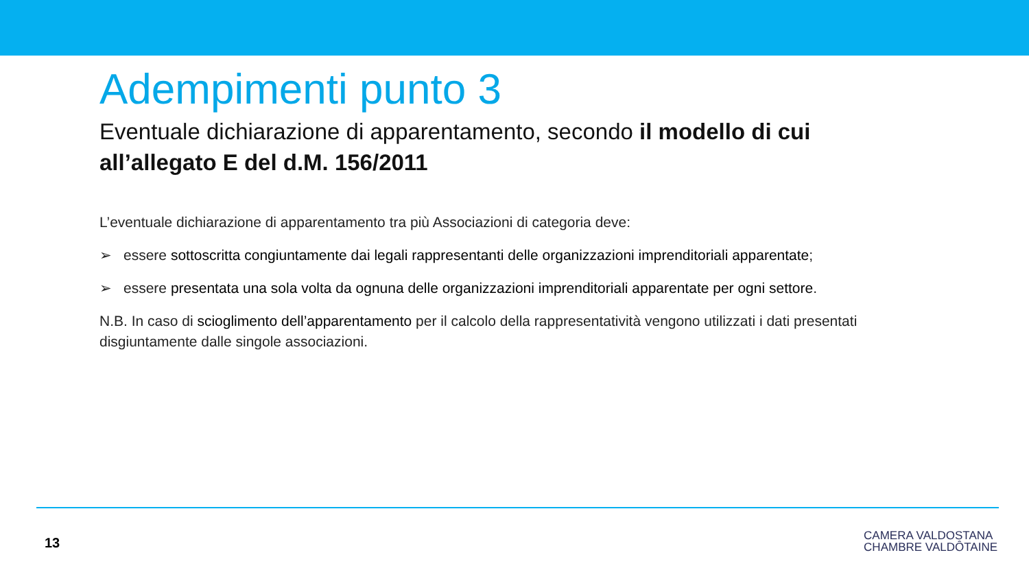Adempimenti punto 3
Eventuale dichiarazione di apparentamento, secondo il modello di cui all’allegato E del d.M. 156/2011
L’eventuale dichiarazione di apparentamento tra più Associazioni di categoria deve:
➢ essere sottoscritta congiuntamente dai legali rappresentanti delle organizzazioni imprenditoriali apparentate;
➢ essere presentata una sola volta da ognuna delle organizzazioni imprenditoriali apparentate per ogni settore.
N.B. In caso di scioglimento dell’apparentamento per il calcolo della rappresentatività vengono utilizzati i dati presentati disgiuntamente dalle singole associazioni.
13
CAMERA VALDOSTANA
CHAMBRE VALDÔTAINE